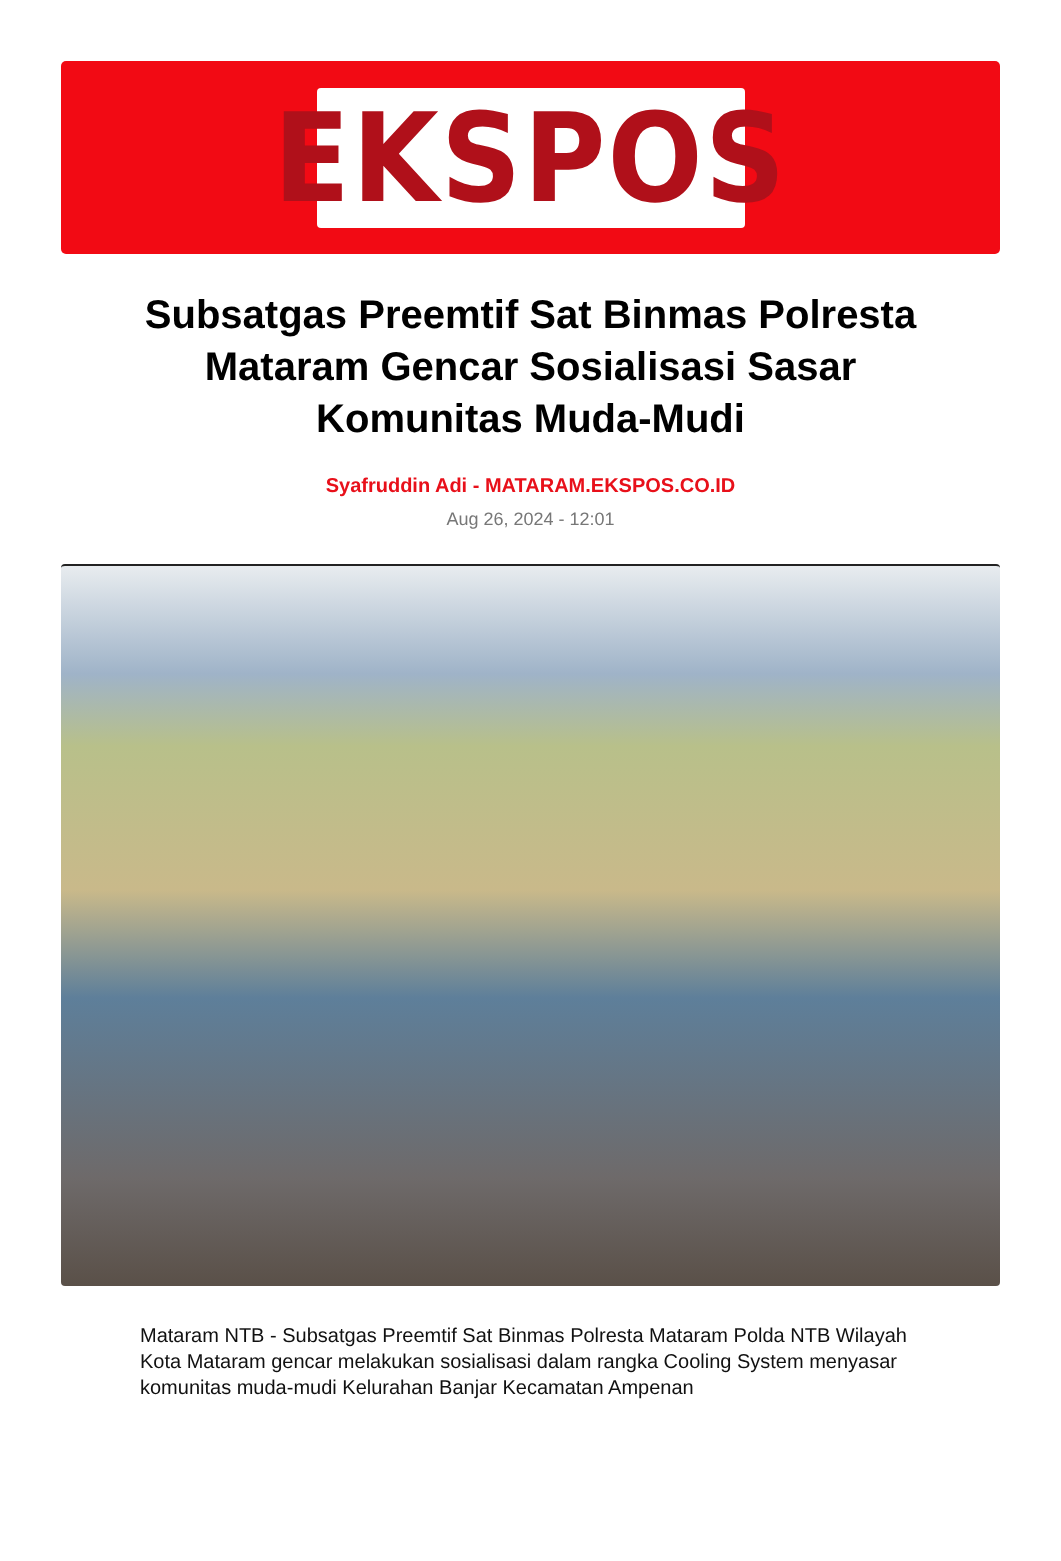EKSPOS
Subsatgas Preemtif Sat Binmas Polresta Mataram Gencar Sosialisasi Sasar Komunitas Muda-Mudi
Syafruddin Adi - MATARAM.EKSPOS.CO.ID
Aug 26, 2024 - 12:01
Mataram NTB - Subsatgas Preemtif Sat Binmas Polresta Mataram Polda NTB Wilayah Kota Mataram gencar melakukan sosialisasi dalam rangka Cooling System menyasar komunitas muda-mudi Kelurahan Banjar Kecamatan Ampenan